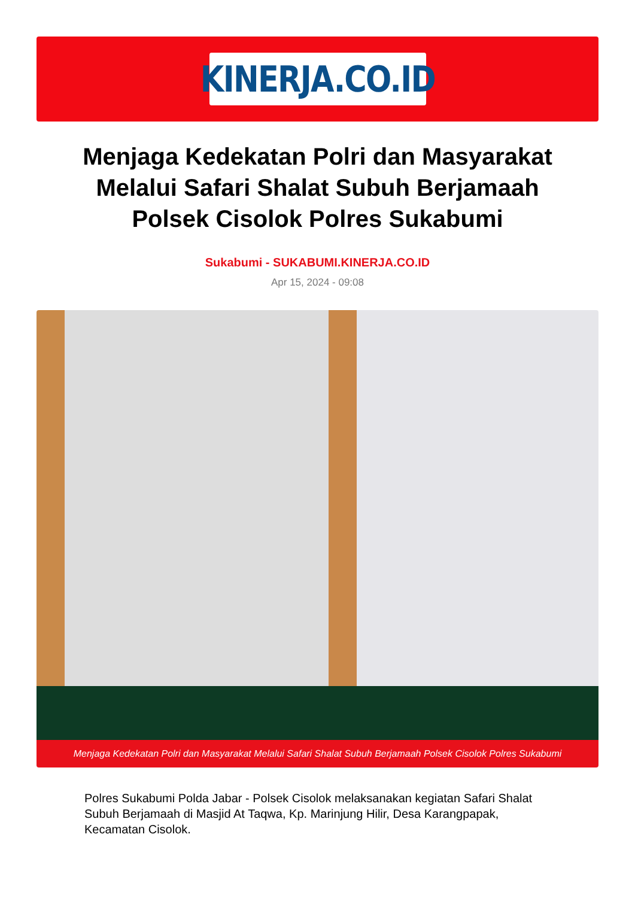KINERJA.CO.ID
Menjaga Kedekatan Polri dan Masyarakat Melalui Safari Shalat Subuh Berjamaah Polsek Cisolok Polres Sukabumi
Sukabumi - SUKABUMI.KINERJA.CO.ID
Apr 15, 2024 - 09:08
Menjaga Kedekatan Polri dan Masyarakat Melalui Safari Shalat Subuh Berjamaah Polsek Cisolok Polres Sukabumi
Polres Sukabumi Polda Jabar - Polsek Cisolok melaksanakan kegiatan Safari Shalat Subuh Berjamaah di Masjid At Taqwa, Kp. Marinjung Hilir, Desa Karangpapak, Kecamatan Cisolok.